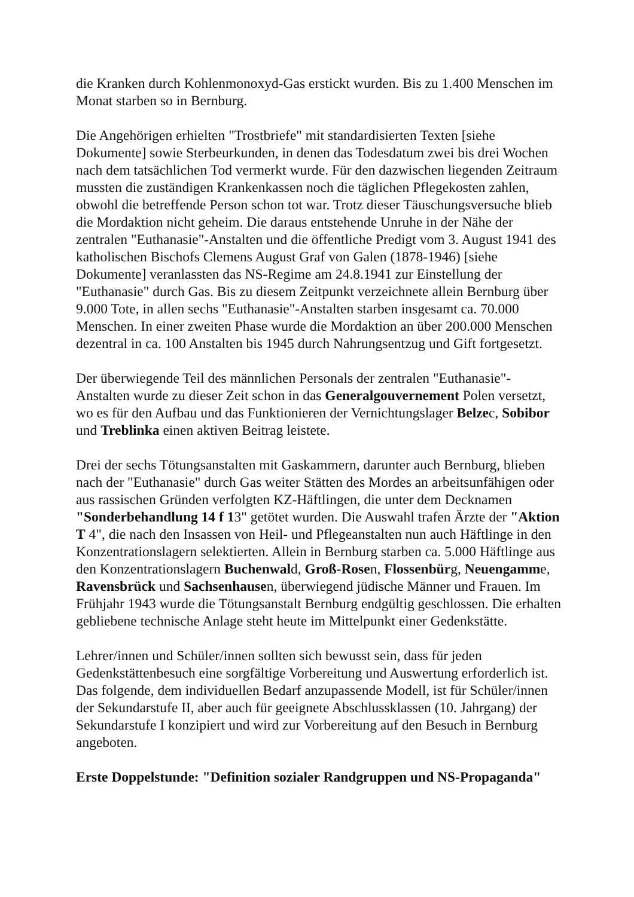die Kranken durch Kohlenmonoxyd-Gas erstickt wurden. Bis zu 1.400 Menschen im Monat starben so in Bernburg.
Die Angehörigen erhielten "Trostbriefe" mit standardisierten Texten [siehe Dokumente] sowie Sterbeurkunden, in denen das Todesdatum zwei bis drei Wochen nach dem tatsächlichen Tod vermerkt wurde. Für den dazwischen liegenden Zeitraum mussten die zuständigen Krankenkassen noch die täglichen Pflegekosten zahlen, obwohl die betreffende Person schon tot war. Trotz dieser Täuschungsversuche blieb die Mordaktion nicht geheim. Die daraus entstehende Unruhe in der Nähe der zentralen "Euthanasie"-Anstalten und die öffentliche Predigt vom 3. August 1941 des katholischen Bischofs Clemens August Graf von Galen (1878-1946) [siehe Dokumente] veranlassten das NS-Regime am 24.8.1941 zur Einstellung der "Euthanasie" durch Gas. Bis zu diesem Zeitpunkt verzeichnete allein Bernburg über 9.000 Tote, in allen sechs "Euthanasie"-Anstalten starben insgesamt ca. 70.000 Menschen. In einer zweiten Phase wurde die Mordaktion an über 200.000 Menschen dezentral in ca. 100 Anstalten bis 1945 durch Nahrungsentzug und Gift fortgesetzt.
Der überwiegende Teil des männlichen Personals der zentralen "Euthanasie"-Anstalten wurde zu dieser Zeit schon in das Generalgouvernement Polen versetzt, wo es für den Aufbau und das Funktionieren der Vernichtungslager Belzec, Sobibor und Treblinka einen aktiven Beitrag leistete.
Drei der sechs Tötungsanstalten mit Gaskammern, darunter auch Bernburg, blieben nach der "Euthanasie" durch Gas weiter Stätten des Mordes an arbeitsunfähigen oder aus rassischen Gründen verfolgten KZ-Häftlingen, die unter dem Decknamen "Sonderbehandlung 14 f 13" getötet wurden. Die Auswahl trafen Ärzte der "Aktion T 4", die nach den Insassen von Heil- und Pflegeanstalten nun auch Häftlinge in den Konzentrationslagern selektierten. Allein in Bernburg starben ca. 5.000 Häftlinge aus den Konzentrationslagern Buchenwald, Groß-Rosen, Flossenbürg, Neuengamme, Ravensbrück und Sachsenhausen, überwiegend jüdische Männer und Frauen. Im Frühjahr 1943 wurde die Tötungsanstalt Bernburg endgültig geschlossen. Die erhalten gebliebene technische Anlage steht heute im Mittelpunkt einer Gedenkstätte.
Lehrer/innen und Schüler/innen sollten sich bewusst sein, dass für jeden Gedenkstättenbesuch eine sorgfältige Vorbereitung und Auswertung erforderlich ist. Das folgende, dem individuellen Bedarf anzupassende Modell, ist für Schüler/innen der Sekundarstufe II, aber auch für geeignete Abschlussklassen (10. Jahrgang) der Sekundarstufe I konzipiert und wird zur Vorbereitung auf den Besuch in Bernburg angeboten.
Erste Doppelstunde: "Definition sozialer Randgruppen und NS-Propaganda"